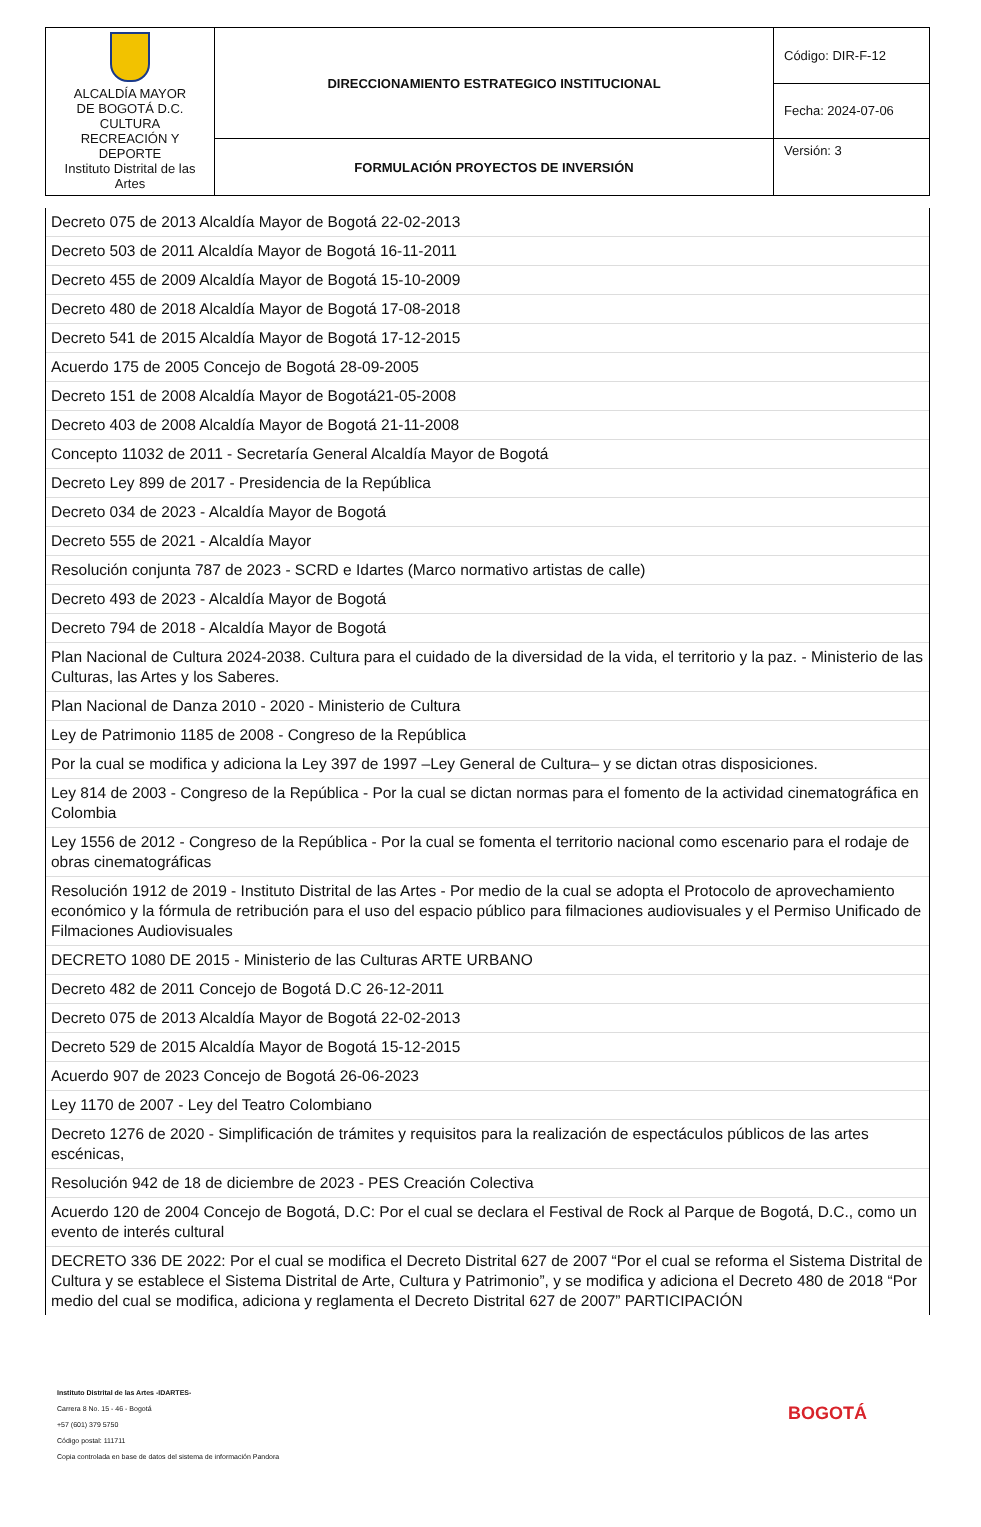| ALCALDÍA MAYOR DE BOGOTÁ D.C. CULTURA RECREACIÓN Y DEPORTE Instituto Distrital de las Artes | DIRECCIONAMIENTO ESTRATEGICO INSTITUCIONAL | Código: DIR-F-12 |
| | | Fecha: 2024-07-06 |
| | FORMULACIÓN PROYECTOS DE INVERSIÓN | Versión: 3 |
Decreto 075 de 2013 Alcaldía Mayor de Bogotá 22-02-2013
Decreto 503 de 2011 Alcaldía Mayor de Bogotá 16-11-2011
Decreto 455 de 2009 Alcaldía Mayor de Bogotá 15-10-2009
Decreto 480 de 2018 Alcaldía Mayor de Bogotá 17-08-2018
Decreto 541 de 2015 Alcaldía Mayor de Bogotá 17-12-2015
Acuerdo 175 de 2005 Concejo de Bogotá 28-09-2005
Decreto 151 de 2008 Alcaldía Mayor de Bogotá21-05-2008
Decreto 403 de 2008 Alcaldía Mayor de Bogotá 21-11-2008
Concepto 11032 de 2011 - Secretaría General Alcaldía Mayor de Bogotá
Decreto Ley 899 de 2017 - Presidencia de la República
Decreto 034 de 2023 - Alcaldía Mayor de Bogotá
Decreto 555 de 2021 - Alcaldía Mayor
Resolución conjunta 787 de 2023 - SCRD e Idartes (Marco normativo artistas de calle)
Decreto 493 de 2023 - Alcaldía Mayor de Bogotá
Decreto 794 de 2018 - Alcaldía Mayor de Bogotá
Plan Nacional de Cultura 2024-2038. Cultura para el cuidado de la diversidad de la vida, el territorio y la paz. - Ministerio de las Culturas, las Artes y los Saberes.
Plan Nacional de Danza 2010 - 2020 - Ministerio de Cultura
Ley de Patrimonio 1185 de 2008 - Congreso de la República
Por la cual se modifica y adiciona la Ley 397 de 1997 –Ley General de Cultura– y se dictan otras disposiciones.
Ley 814 de 2003 - Congreso de la República - Por la cual se dictan normas para el fomento de la actividad cinematográfica en Colombia
Ley 1556 de 2012 - Congreso de la República - Por la cual se fomenta el territorio nacional como escenario para el rodaje de obras cinematográficas
Resolución 1912 de 2019 - Instituto Distrital de las Artes - Por medio de la cual se adopta el Protocolo de aprovechamiento económico y la fórmula de retribución para el uso del espacio público para filmaciones audiovisuales y el Permiso Unificado de Filmaciones Audiovisuales
DECRETO 1080 DE 2015 - Ministerio de las Culturas ARTE URBANO
Decreto 482 de 2011 Concejo de Bogotá D.C 26-12-2011
Decreto 075 de 2013 Alcaldía Mayor de Bogotá 22-02-2013
Decreto 529 de 2015 Alcaldía Mayor de Bogotá 15-12-2015
Acuerdo 907 de 2023 Concejo de Bogotá 26-06-2023
Ley 1170 de 2007 - Ley del Teatro Colombiano
Decreto 1276 de 2020 - Simplificación de trámites y requisitos para la realización de espectáculos públicos de las artes escénicas,
Resolución 942 de 18 de diciembre de 2023 - PES Creación Colectiva
Acuerdo 120 de 2004 Concejo de Bogotá, D.C: Por el cual se declara el Festival de Rock al Parque de Bogotá, D.C., como un evento de interés cultural
DECRETO 336 DE 2022: Por el cual se modifica el Decreto Distrital 627 de 2007 “Por el cual se reforma el Sistema Distrital de Cultura y se establece el Sistema Distrital de Arte, Cultura y Patrimonio”, y se modifica y adiciona el Decreto 480 de 2018 “Por medio del cual se modifica, adiciona y reglamenta el Decreto Distrital 627 de 2007” PARTICIPACIÓN
Instituto Distrital de las Artes -IDARTES-
Carrera 8 No. 15 - 46 - Bogotá
+57 (601) 379 5750
Código postal: 111711
Copia controlada en base de datos del sistema de información Pandora
BOGOTÁ